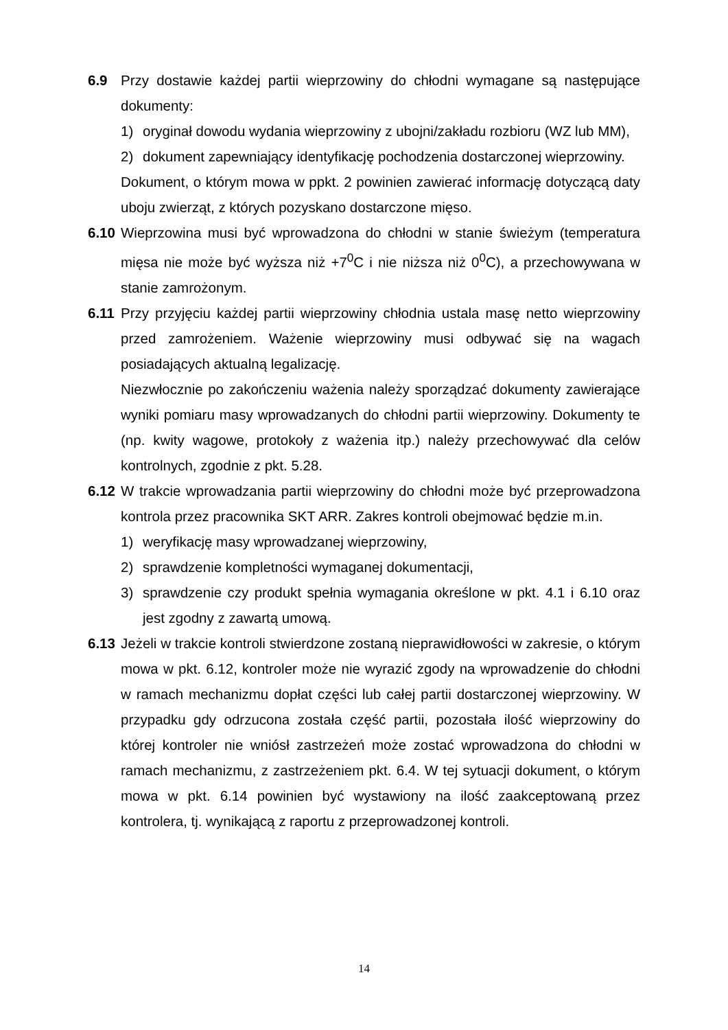6.9 Przy dostawie każdej partii wieprzowiny do chłodni wymagane są następujące dokumenty:
1) oryginał dowodu wydania wieprzowiny z ubojni/zakładu rozbioru (WZ lub MM),
2) dokument zapewniający identyfikację pochodzenia dostarczonej wieprzowiny.
Dokument, o którym mowa w ppkt. 2 powinien zawierać informację dotyczącą daty uboju zwierząt, z których pozyskano dostarczone mięso.
6.10
Wieprzowina musi być wprowadzona do chłodni w stanie świeżym (temperatura mięsa nie może być wyższa niż +7<sup>0</sup>C i nie niższa niż 0<sup>0</sup>C), a przechowywana w stanie zamrożonym.
6.11
Przy przyjęciu każdej partii wieprzowiny chłodnia ustala masę netto wieprzowiny przed zamrożeniem. Ważenie wieprzowiny musi odbywać się na wagach posiadających aktualną legalizację.
Niezwłocznie po zakończeniu ważenia należy sporządzać dokumenty zawierające wyniki pomiaru masy wprowadzanych do chłodni partii wieprzowiny. Dokumenty te (np. kwity wagowe, protokoły z ważenia itp.) należy przechowywać dla celów kontrolnych, zgodnie z pkt. 5.28.
6.12
W trakcie wprowadzania partii wieprzowiny do chłodni może być przeprowadzona kontrola przez pracownika SKT ARR. Zakres kontroli obejmować będzie m.in.
1) weryfikację masy wprowadzanej wieprzowiny,
2) sprawdzenie kompletności wymaganej dokumentacji,
3) sprawdzenie czy produkt spełnia wymagania określone w pkt. 4.1 i 6.10 oraz jest zgodny z zawartą umową.
6.13
Jeżeli w trakcie kontroli stwierdzone zostaną nieprawidłowości w zakresie, o którym mowa w pkt. 6.12, kontroler może nie wyrazić zgody na wprowadzenie do chłodni w ramach mechanizmu dopłat części lub całej partii dostarczonej wieprzowiny. W przypadku gdy odrzucona została część partii, pozostała ilość wieprzowiny do której kontroler nie wniósł zastrzeżeń może zostać wprowadzona do chłodni w ramach mechanizmu, z zastrzeżeniem pkt. 6.4. W tej sytuacji dokument, o którym mowa w pkt. 6.14 powinien być wystawiony na ilość zaakceptowaną przez kontrolera, tj. wynikającą z raportu z przeprowadzonej kontroli.
14